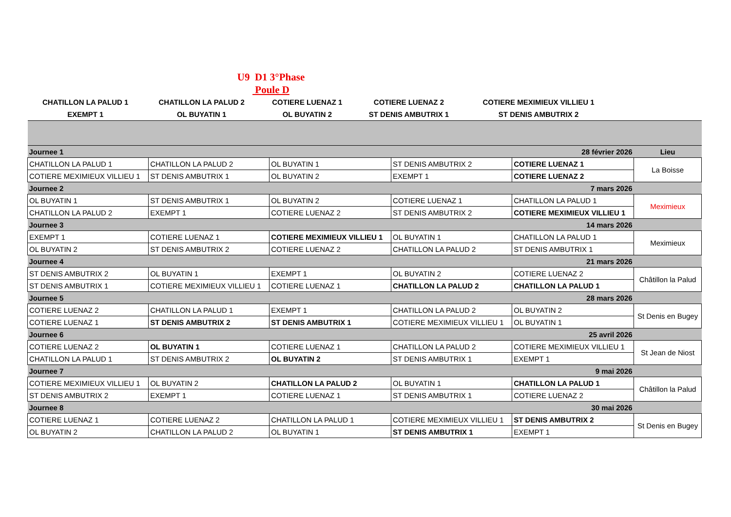U9 D1 3°Phase
Poule D
| CHATILLON LA PALUD 1 | CHATILLON LA PALUD 2 | COTIERE LUENAZ 1 | COTIERE LUENAZ 2 | COTIERE MEXIMIEUX VILLIEU 1 | |
| EXEMPT 1 | OL BUYATIN 1 | OL BUYATIN 2 | ST DENIS AMBUTRIX 1 | ST DENIS AMBUTRIX 2 | |
| Journee 1 | | | | 28 février 2026 | Lieu |
| CHATILLON LA PALUD 1 | CHATILLON LA PALUD 2 | OL BUYATIN 1 | ST DENIS AMBUTRIX 2 | COTIERE LUENAZ 1 | La Boisse |
| COTIERE MEXIMIEUX VILLIEU 1 | ST DENIS AMBUTRIX 1 | OL BUYATIN 2 | EXEMPT 1 | COTIERE LUENAZ 2 | |
| Journee 2 | | | | 7 mars 2026 | |
| OL BUYATIN 1 | ST DENIS AMBUTRIX 1 | OL BUYATIN 2 | COTIERE LUENAZ 1 | CHATILLON LA PALUD 1 | Meximieux |
| CHATILLON LA PALUD 2 | EXEMPT 1 | COTIERE LUENAZ 2 | ST DENIS AMBUTRIX 2 | COTIERE MEXIMIEUX VILLIEU 1 | |
| Journee 3 | | | | 14 mars 2026 | |
| EXEMPT 1 | COTIERE LUENAZ 1 | COTIERE MEXIMIEUX VILLIEU 1 | OL BUYATIN 1 | CHATILLON LA PALUD 1 | Meximieux |
| OL BUYATIN 2 | ST DENIS AMBUTRIX 2 | COTIERE LUENAZ 2 | CHATILLON LA PALUD 2 | ST DENIS AMBUTRIX 1 | |
| Journee 4 | | | | 21 mars 2026 | |
| ST DENIS AMBUTRIX 2 | OL BUYATIN 1 | EXEMPT 1 | OL BUYATIN 2 | COTIERE LUENAZ 2 | Châtillon la Palud |
| ST DENIS AMBUTRIX 1 | COTIERE MEXIMIEUX VILLIEU 1 | COTIERE LUENAZ 1 | CHATILLON LA PALUD 2 | CHATILLON LA PALUD 1 | |
| Journee 5 | | | | 28 mars 2026 | |
| COTIERE LUENAZ 2 | CHATILLON LA PALUD 1 | EXEMPT 1 | CHATILLON LA PALUD 2 | OL BUYATIN 2 | St Denis en Bugey |
| COTIERE LUENAZ 1 | ST DENIS AMBUTRIX 2 | ST DENIS AMBUTRIX 1 | COTIERE MEXIMIEUX VILLIEU 1 | OL BUYATIN 1 | |
| Journee 6 | | | | 25 avril 2026 | |
| COTIERE LUENAZ 2 | OL BUYATIN 1 | COTIERE LUENAZ 1 | CHATILLON LA PALUD 2 | COTIERE MEXIMIEUX VILLIEU 1 | St Jean de Niost |
| CHATILLON LA PALUD 1 | ST DENIS AMBUTRIX 2 | OL BUYATIN 2 | ST DENIS AMBUTRIX 1 | EXEMPT 1 | |
| Journee 7 | | | | 9 mai 2026 | |
| COTIERE MEXIMIEUX VILLIEU 1 | OL BUYATIN 2 | CHATILLON LA PALUD 2 | OL BUYATIN 1 | CHATILLON LA PALUD 1 | Châtillon la Palud |
| ST DENIS AMBUTRIX 2 | EXEMPT 1 | COTIERE LUENAZ 1 | ST DENIS AMBUTRIX 1 | COTIERE LUENAZ 2 | |
| Journee 8 | | | | 30 mai 2026 | |
| COTIERE LUENAZ 1 | COTIERE LUENAZ 2 | CHATILLON LA PALUD 1 | COTIERE MEXIMIEUX VILLIEU 1 | ST DENIS AMBUTRIX 2 | St Denis en Bugey |
| OL BUYATIN 2 | CHATILLON LA PALUD 2 | OL BUYATIN 1 | ST DENIS AMBUTRIX 1 | EXEMPT 1 | |